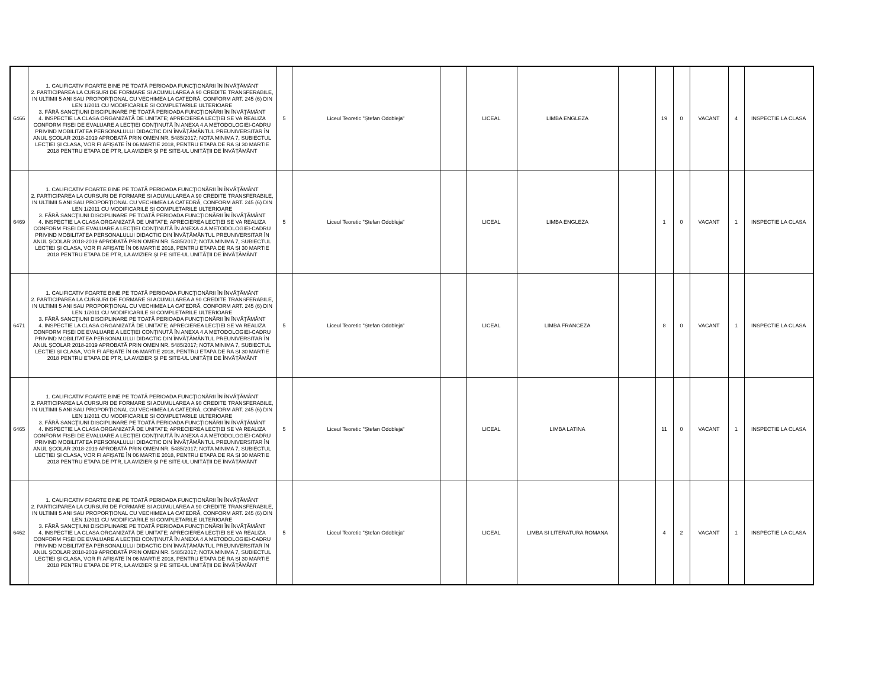| 6466 | 1. CALIFICATIV FOARTE BINE PE TOATĂ PERIOADA FUNCŢIONĂRII ÎN ÎNVĂŢĂMÂNT 2. PARTICIPAREA LA CURSURI DE FORMARE SI ACUMULAREA A 90 CREDITE TRANSFERABILE, IN ULTIMII 5 ANI SAU PROPORȚIONAL CU VECHIMEA LA CATEDRĂ, CONFORM ART. 245 (6) DIN LEN 1/2011 CU MODIFICARILE SI COMPLETARILE ULTERIOARE 3. FĂRĂ SANCŢIUNI DISCIPLINARE PE TOATĂ PERIOADA FUNCŢIONĂRII ÎN ÎNVĂŢĂMÂNT 4. INSPECTIE LA CLASA ORGANIZATĂ DE UNITATE; APRECIEREA LECȚIEI SE VA REALIZA CONFORM FIȘEI DE EVALUARE A LECȚIEI CONȚINUTĂ ÎN ANEXA 4 A METODOLOGIEI-CADRU PRIVIND MOBILITATEA PERSONALULUI DIDACTIC DIN ÎNVĂȚĂMÂNTUL PREUNIVERSITAR ÎN ANUL ȘCOLAR 2018-2019 APROBATĂ PRIN OMEN NR. 5485/2017; NOTA MINIMA 7, SUBIECTUL LECȚIEI ȘI CLASA, VOR FI AFIȘATE ÎN 06 MARTIE 2018, PENTRU ETAPA DE RA ȘI 30 MARTIE 2018 PENTRU ETAPA DE PTR, LA AVIZIER ȘI PE SITE-UL UNITĂȚII DE ÎNVĂȚĂMÂNT | 5 | Liceul Teoretic "Ștefan Odobleja" | | LICEAL | LIMBA ENGLEZA | | 19 | 0 | VACANT | 4 | INSPECTIE LA CLASA |
| 6469 | 1. CALIFICATIV FOARTE BINE PE TOATĂ PERIOADA FUNCŢIONĂRII ÎN ÎNVĂŢĂMÂNT 2. PARTICIPAREA LA CURSURI DE FORMARE SI ACUMULAREA A 90 CREDITE TRANSFERABILE, IN ULTIMII 5 ANI SAU PROPORȚIONAL CU VECHIMEA LA CATEDRĂ, CONFORM ART. 245 (6) DIN LEN 1/2011 CU MODIFICARILE SI COMPLETARILE ULTERIOARE 3. FĂRĂ SANCŢIUNI DISCIPLINARE PE TOATĂ PERIOADA FUNCŢIONĂRII ÎN ÎNVĂŢĂMÂNT 4. INSPECTIE LA CLASA ORGANIZATĂ DE UNITATE; APRECIEREA LECȚIEI SE VA REALIZA CONFORM FIȘEI DE EVALUARE A LECȚIEI CONȚINUTĂ ÎN ANEXA 4 A METODOLOGIEI-CADRU PRIVIND MOBILITATEA PERSONALULUI DIDACTIC DIN ÎNVĂȚĂMÂNTUL PREUNIVERSITAR ÎN ANUL ȘCOLAR 2018-2019 APROBATĂ PRIN OMEN NR. 5485/2017; NOTA MINIMA 7, SUBIECTUL LECȚIEI ȘI CLASA, VOR FI AFIȘATE ÎN 06 MARTIE 2018, PENTRU ETAPA DE RA ȘI 30 MARTIE 2018 PENTRU ETAPA DE PTR, LA AVIZIER ȘI PE SITE-UL UNITĂȚII DE ÎNVĂȚĂMÂNT | 5 | Liceul Teoretic "Ștefan Odobleja" | | LICEAL | LIMBA ENGLEZA | | 1 | 0 | VACANT | 1 | INSPECTIE LA CLASA |
| 6471 | 1. CALIFICATIV FOARTE BINE PE TOATĂ PERIOADA FUNCŢIONĂRII ÎN ÎNVĂŢĂMÂNT 2. PARTICIPAREA LA CURSURI DE FORMARE SI ACUMULAREA A 90 CREDITE TRANSFERABILE, IN ULTIMII 5 ANI SAU PROPORȚIONAL CU VECHIMEA LA CATEDRĂ, CONFORM ART. 245 (6) DIN LEN 1/2011 CU MODIFICARILE SI COMPLETARILE ULTERIOARE 3. FĂRĂ SANCŢIUNI DISCIPLINARE PE TOATĂ PERIOADA FUNCŢIONĂRII ÎN ÎNVĂŢĂMÂNT 4. INSPECTIE LA CLASA ORGANIZATĂ DE UNITATE; APRECIEREA LECȚIEI SE VA REALIZA CONFORM FIȘEI DE EVALUARE A LECȚIEI CONȚINUTĂ ÎN ANEXA 4 A METODOLOGIEI-CADRU PRIVIND MOBILITATEA PERSONALULUI DIDACTIC DIN ÎNVĂȚĂMÂNTUL PREUNIVERSITAR ÎN ANUL ȘCOLAR 2018-2019 APROBATĂ PRIN OMEN NR. 5485/2017; NOTA MINIMA 7, SUBIECTUL LECȚIEI ȘI CLASA, VOR FI AFIȘATE ÎN 06 MARTIE 2018, PENTRU ETAPA DE RA ȘI 30 MARTIE 2018 PENTRU ETAPA DE PTR, LA AVIZIER ȘI PE SITE-UL UNITĂȚII DE ÎNVĂȚĂMÂNT | 5 | Liceul Teoretic "Ștefan Odobleja" | | LICEAL | LIMBA FRANCEZA | | 8 | 0 | VACANT | 1 | INSPECTIE LA CLASA |
| 6465 | 1. CALIFICATIV FOARTE BINE PE TOATĂ PERIOADA FUNCŢIONĂRII ÎN ÎNVĂŢĂMÂNT 2. PARTICIPAREA LA CURSURI DE FORMARE SI ACUMULAREA A 90 CREDITE TRANSFERABILE, IN ULTIMII 5 ANI SAU PROPORȚIONAL CU VECHIMEA LA CATEDRĂ, CONFORM ART. 245 (6) DIN LEN 1/2011 CU MODIFICARILE SI COMPLETARILE ULTERIOARE 3. FĂRĂ SANCŢIUNI DISCIPLINARE PE TOATĂ PERIOADA FUNCŢIONĂRII ÎN ÎNVĂŢĂMÂNT 4. INSPECTIE LA CLASA ORGANIZATĂ DE UNITATE; APRECIEREA LECȚIEI SE VA REALIZA CONFORM FIȘEI DE EVALUARE A LECȚIEI CONȚINUTĂ ÎN ANEXA 4 A METODOLOGIEI-CADRU PRIVIND MOBILITATEA PERSONALULUI DIDACTIC DIN ÎNVĂȚĂMÂNTUL PREUNIVERSITAR ÎN ANUL ȘCOLAR 2018-2019 APROBATĂ PRIN OMEN NR. 5485/2017; NOTA MINIMA 7, SUBIECTUL LECȚIEI ȘI CLASA, VOR FI AFIȘATE ÎN 06 MARTIE 2018, PENTRU ETAPA DE RA ȘI 30 MARTIE 2018 PENTRU ETAPA DE PTR, LA AVIZIER ȘI PE SITE-UL UNITĂȚII DE ÎNVĂȚĂMÂNT | 5 | Liceul Teoretic "Ștefan Odobleja" | | LICEAL | LIMBA LATINA | | 11 | 0 | VACANT | 1 | INSPECTIE LA CLASA |
| 6462 | 1. CALIFICATIV FOARTE BINE PE TOATĂ PERIOADA FUNCŢIONĂRII ÎN ÎNVĂŢĂMÂNT 2. PARTICIPAREA LA CURSURI DE FORMARE SI ACUMULAREA A 90 CREDITE TRANSFERABILE, IN ULTIMII 5 ANI SAU PROPORȚIONAL CU VECHIMEA LA CATEDRĂ, CONFORM ART. 245 (6) DIN LEN 1/2011 CU MODIFICARILE SI COMPLETARILE ULTERIOARE 3. FĂRĂ SANCŢIUNI DISCIPLINARE PE TOATĂ PERIOADA FUNCŢIONĂRII ÎN ÎNVĂŢĂMÂNT 4. INSPECTIE LA CLASA ORGANIZATĂ DE UNITATE; APRECIEREA LECȚIEI SE VA REALIZA CONFORM FIȘEI DE EVALUARE A LECȚIEI CONȚINUTĂ ÎN ANEXA 4 A METODOLOGIEI-CADRU PRIVIND MOBILITATEA PERSONALULUI DIDACTIC DIN ÎNVĂȚĂMÂNTUL PREUNIVERSITAR ÎN ANUL ȘCOLAR 2018-2019 APROBATĂ PRIN OMEN NR. 5485/2017; NOTA MINIMA 7, SUBIECTUL LECȚIEI ȘI CLASA, VOR FI AFIȘATE ÎN 06 MARTIE 2018, PENTRU ETAPA DE RA ȘI 30 MARTIE 2018 PENTRU ETAPA DE PTR, LA AVIZIER ȘI PE SITE-UL UNITĂȚII DE ÎNVĂȚĂMÂNT | 5 | Liceul Teoretic "Ștefan Odobleja" | | LICEAL | LIMBA SI LITERATURA ROMANA | | 4 | 2 | VACANT | 1 | INSPECTIE LA CLASA |